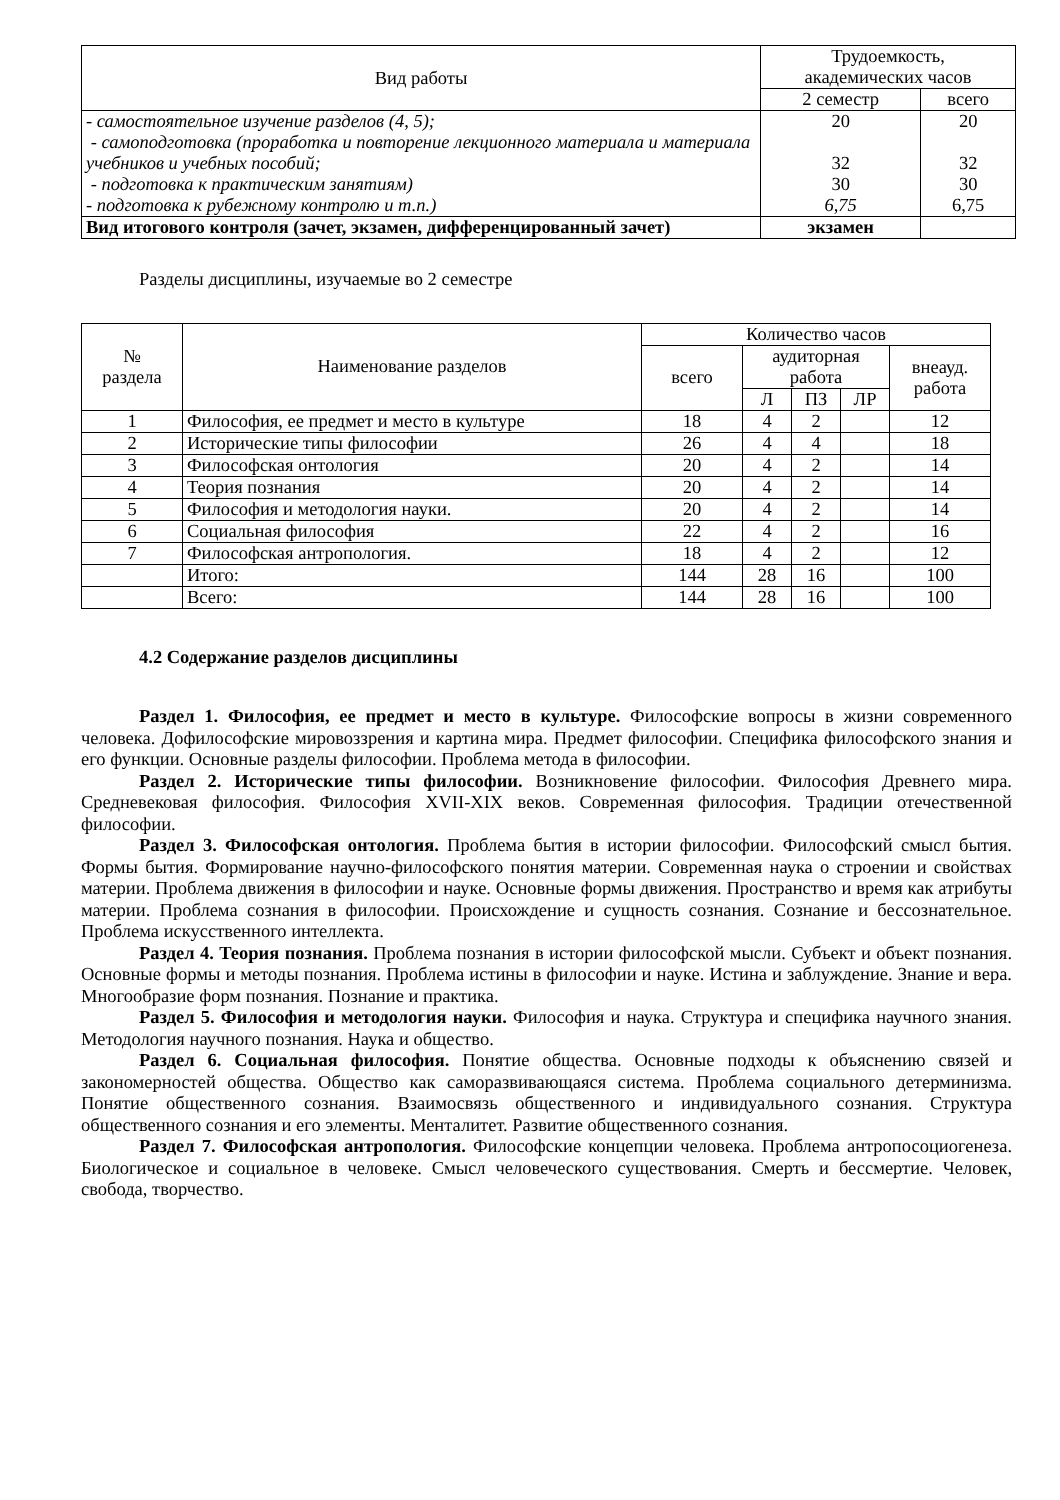| Вид работы | Трудоемкость, академических часов | |
| --- | --- | --- |
| | 2 семестр | всего |
| - самостоятельное изучение разделов (4, 5); - самоподготовка (проработка и повторение лекционного материала и материала учебников и учебных пособий; - подготовка к практическим занятиям) - подготовка к рубежному контролю и т.п.) | 20 32 30 6,75 | 20 32 30 6,75 |
| Вид итогового контроля (зачет, экзамен, дифференцированный зачет) | экзамен | |
Разделы дисциплины, изучаемые во 2 семестре
| № раздела | Наименование разделов | Количество часов | | | | |
| --- | --- | --- | --- | --- | --- | --- |
| | | всего | аудиторная работа | | | внеауд. работа |
| | | | Л | ПЗ | ЛР | |
| 1 | Философия, ее предмет и место в культуре | 18 | 4 | 2 | | 12 |
| 2 | Исторические типы философии | 26 | 4 | 4 | | 18 |
| 3 | Философская онтология | 20 | 4 | 2 | | 14 |
| 4 | Теория познания | 20 | 4 | 2 | | 14 |
| 5 | Философия и методология науки. | 20 | 4 | 2 | | 14 |
| 6 | Социальная философия | 22 | 4 | 2 | | 16 |
| 7 | Философская антропология. | 18 | 4 | 2 | | 12 |
| | Итого: | 144 | 28 | 16 | | 100 |
| | Всего: | 144 | 28 | 16 | | 100 |
4.2 Содержание разделов дисциплины
Раздел 1. Философия, ее предмет и место в культуре. Философские вопросы в жизни современного человека. Дофилософские мировоззрения и картина мира. Предмет философии. Специфика философского знания и его функции. Основные разделы философии. Проблема метода в философии.
Раздел 2. Исторические типы философии. Возникновение философии. Философия Древнего мира. Средневековая философия. Философия XVII-XIX веков. Современная философия. Традиции отечественной философии.
Раздел 3. Философская онтология. Проблема бытия в истории философии. Философский смысл бытия. Формы бытия. Формирование научно-философского понятия материи. Современная наука о строении и свойствах материи. Проблема движения в философии и науке. Основные формы движения. Пространство и время как атрибуты материи. Проблема сознания в философии. Происхождение и сущность сознания. Сознание и бессознательное. Проблема искусственного интеллекта.
Раздел 4. Теория познания. Проблема познания в истории философской мысли. Субъект и объект познания. Основные формы и методы познания. Проблема истины в философии и науке. Истина и заблуждение. Знание и вера. Многообразие форм познания. Познание и практика.
Раздел 5. Философия и методология науки. Философия и наука. Структура и специфика научного знания. Методология научного познания. Наука и общество.
Раздел 6. Социальная философия. Понятие общества. Основные подходы к объяснению связей и закономерностей общества. Общество как саморазвивающаяся система. Проблема социального детерминизма. Понятие общественного сознания. Взаимосвязь общественного и индивидуального сознания. Структура общественного сознания и его элементы. Менталитет. Развитие общественного сознания.
Раздел 7. Философская антропология. Философские концепции человека. Проблема антропосоциогенеза. Биологическое и социальное в человеке. Смысл человеческого существования. Смерть и бессмертие. Человек, свобода, творчество.